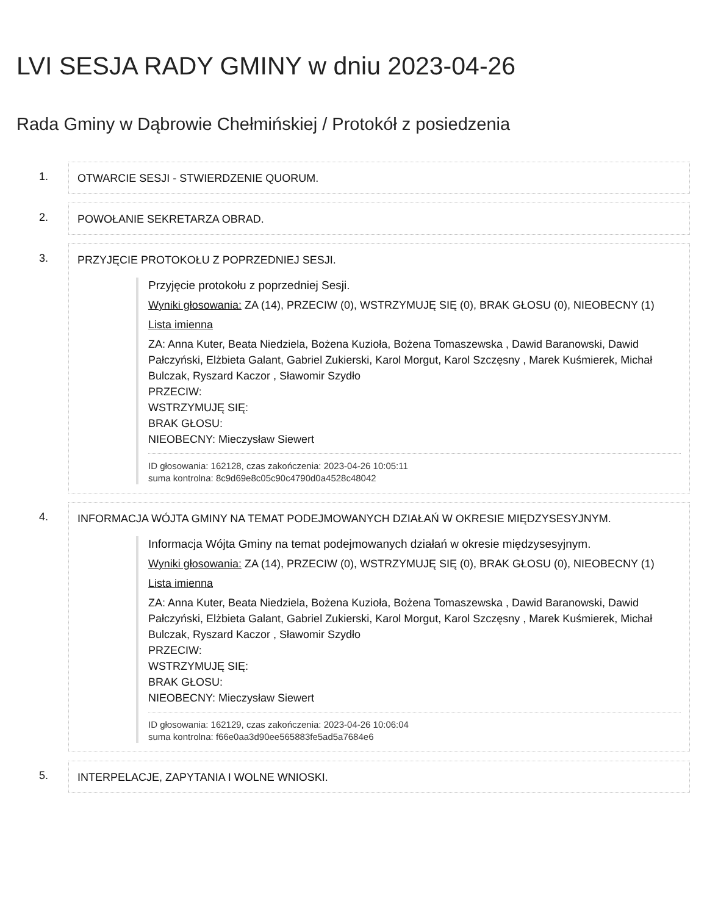LVI SESJA RADY GMINY w dniu 2023-04-26
Rada Gminy w Dąbrowie Chełmińskiej / Protokół z posiedzenia
1. OTWARCIE SESJI - STWIERDZENIE QUORUM.
2. POWOŁANIE SEKRETARZA OBRAD.
3. PRZYJĘCIE PROTOKOŁU Z POPRZEDNIEJ SESJI.
Przyjęcie protokołu z poprzedniej Sesji.
Wyniki głosowania: ZA (14), PRZECIW (0), WSTRZYMUJĘ SIĘ (0), BRAK GŁOSU (0), NIEOBECNY (1)
Lista imienna
ZA: Anna Kuter, Beata Niedziela, Bożena Kuzioła, Bożena Tomaszewska , Dawid Baranowski, Dawid Pałczyński, Elżbieta Galant, Gabriel Zukierski, Karol Morgut, Karol Szczęsny , Marek Kuśmierek, Michał Bulczak, Ryszard Kaczor , Sławomir Szydło
PRZECIW:
WSTRZYMUJĘ SIĘ:
BRAK GŁOSU:
NIEOBECNY: Mieczysław Siewert
ID głosowania: 162128, czas zakończenia: 2023-04-26 10:05:11
suma kontrolna: 8c9d69e8c05c90c4790d0a4528c48042
4. INFORMACJA WÓJTA GMINY NA TEMAT PODEJMOWANYCH DZIAŁAŃ W OKRESIE MIĘDZYSESYJNYM.
Informacja Wójta Gminy na temat podejmowanych działań w okresie międzysesyjnym.
Wyniki głosowania: ZA (14), PRZECIW (0), WSTRZYMUJĘ SIĘ (0), BRAK GŁOSU (0), NIEOBECNY (1)
Lista imienna
ZA: Anna Kuter, Beata Niedziela, Bożena Kuzioła, Bożena Tomaszewska , Dawid Baranowski, Dawid Pałczyński, Elżbieta Galant, Gabriel Zukierski, Karol Morgut, Karol Szczęsny , Marek Kuśmierek, Michał Bulczak, Ryszard Kaczor , Sławomir Szydło
PRZECIW:
WSTRZYMUJĘ SIĘ:
BRAK GŁOSU:
NIEOBECNY: Mieczysław Siewert
ID głosowania: 162129, czas zakończenia: 2023-04-26 10:06:04
suma kontrolna: f66e0aa3d90ee565883fe5ad5a7684e6
5. INTERPELACJE, ZAPYTANIA I WOLNE WNIOSKI.